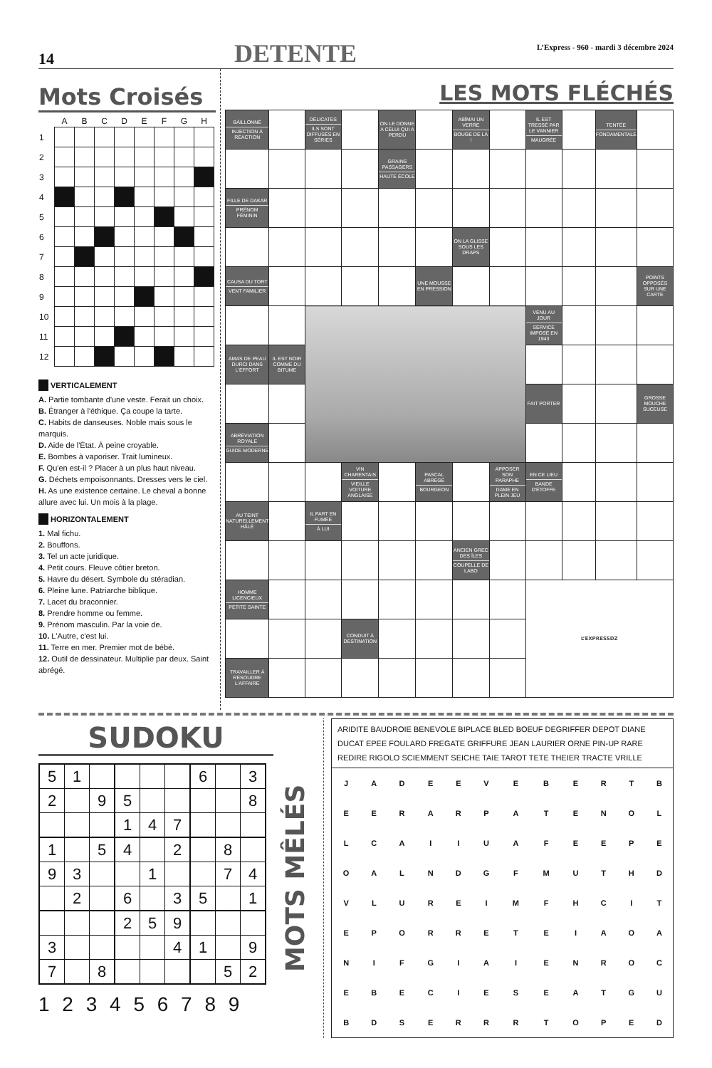14 DETENTE L’Express - 960 - mardi 3 décembre 2024
Mots Croisés
| | A | B | C | D | E | F | G | H |
| --- | --- | --- | --- | --- | --- | --- | --- | --- |
| 1 | | | | | | | | |
| 2 | | | | | | | | |
| 3 | | | | | | | | |
| 4 | | | | | | | | |
| 5 | | | | | | | | |
| 6 | | | | | | | | |
| 7 | | | | | | | | |
| 8 | | | | | | | | |
| 9 | | | | | | | | |
| 10 | | | | | | | | |
| 11 | | | | | | | | |
| 12 | | | | | | | | |
VERTICALEMENT
A. Partie tombante d'une veste. Ferait un choix.
B. Étranger à l'éthique. Ça coupe la tarte.
C. Habits de danseuses. Noble mais sous le marquis.
D. Aide de l'État. À peine croyable.
E. Bombes à vaporiser. Trait lumineux.
F. Qu'en est-il ? Placer à un plus haut niveau.
G. Déchets empoisonnants. Dresses vers le ciel.
H. As une existence certaine. Le cheval a bonne allure avec lui. Un mois à la plage.
HORIZONTALEMENT
1. Mal fichu.
2. Bouffons.
3. Tel un acte juridique.
4. Petit cours. Fleuve côtier breton.
5. Havre du désert. Symbole du stéradian.
6. Pleine lune. Patriarche biblique.
7. Lacet du braconnier.
8. Prendre homme ou femme.
9. Prénom masculin. Par la voie de.
10. L'Autre, c'est lui.
11. Terre en mer. Premier mot de bébé.
12. Outil de dessinateur. Multiplie par deux. Saint abrégé.
LES MOTS FLÉCHÉS
| BÂILLONNÉ INJECTION À RÉACTION | | DÉLICATES ILS SONT DIFFUSÉS EN SÉRIES | | ON LE DONNE A CELUI QUI A PERDU | | ABÎMAI UN VERRE BOUGE DE LÀ ! | | IL EST TRESSÉ PAR LE VANNIER MAUGRÉE | | TENTÉE FONDAMENTALE | |
| | | | | GRAINS PASSAGERS HAUTE ÉCOLE | | | | | | | |
| FILLE DE DAKAR PRÉNOM FÉMININ | | | | | | | | | | | |
| | | | | | | ON LA GLISSE SOUS LES DRAPS | | | | | |
| CAUSA DU TORT VENT FAMILIER | | | | | UNE MOUSSE EN PRESSION | | | | | | POINTS OPPOSÉS SUR UNE CARTE |
| | | | | | | | | VENU AU JOUR SERVICE IMPOSÉ EN 1943 | | | |
| AMAS DE PEAU DURCI DANS L'EFFORT | IL EST NOIR COMME DU BITUME | | | | | | | | | | |
| | | | | | | | | FAIT PORTER | | | GROSSE MOUCHE SUCEUSE |
| ABRÉVIATION ROYALE GUIDE MODERNE | | | | | | | | | | | |
| | | | VIN CHARENTAIS VIEILLE VOITURE ANGLAISE | | PASCAL ABRÉGÉ BOURGEON | | APPOSER SON PARAPHE DAME EN PLEIN JEU | EN CE LIEU BANDE D'ÉTOFFE | | | |
| AU TEINT NATURELLEMENT HÂLÉ | | IL PART EN FUMÉE À LUI | | | | | | | | | |
| | | | | | | ANCIEN GREC DES ÎLES COUPELLE DE LABO | | | | | |
| HOMME LICENCIEUX PETITE SAINTE | | | | | | | | L’EXPRESSDZ | | | |
| | | | CONDUIT À DESTINATION | | | | | | | | |
| TRAVAILLER À RÉSOUDRE L'AFFAIRE | | | | | | | | | | | |
SUDOKU
| 5 | 1 | | | | | 6 | | 3 |
| 2 | | 9 | 5 | | | | | 8 |
| | | | 1 | 4 | 7 | | | |
| 1 | | 5 | 4 | | 2 | | 8 | |
| 9 | 3 | | | 1 | | | 7 | 4 |
| | 2 | | 6 | | 3 | 5 | | 1 |
| | | | 2 | 5 | 9 | | | |
| 3 | | | | | 4 | 1 | | 9 |
| 7 | | 8 | | | | | 5 | 2 |
1 2 3 4 5 6 7 8 9
MOTS MÊLÉS
ARIDITE BAUDROIE BENEVOLE BIPLACE BLED BOEUF DEGRIFFER DEPOT DIANE DUCAT EPEE FOULARD FREGATE GRIFFURE JEAN LAURIER ORNE PIN-UP RARE REDIRE RIGOLO SCIEMMENT SEICHE TAIE TAROT TETE THEIER TRACTE VRILLE
| J | A | D | E | E | V | E | B | E | R | T | B |
| E | E | R | A | R | P | A | T | E | N | O | L |
| L | C | A | I | I | U | A | F | E | E | P | E |
| O | A | L | N | D | G | F | M | U | T | H | D |
| V | L | U | R | E | I | M | F | H | C | I | T |
| E | P | O | R | R | E | T | E | I | A | O | A |
| N | I | F | G | I | A | I | E | N | R | O | C |
| E | B | E | C | I | E | S | E | A | T | G | U |
| B | D | S | E | R | R | R | T | O | P | E | D |